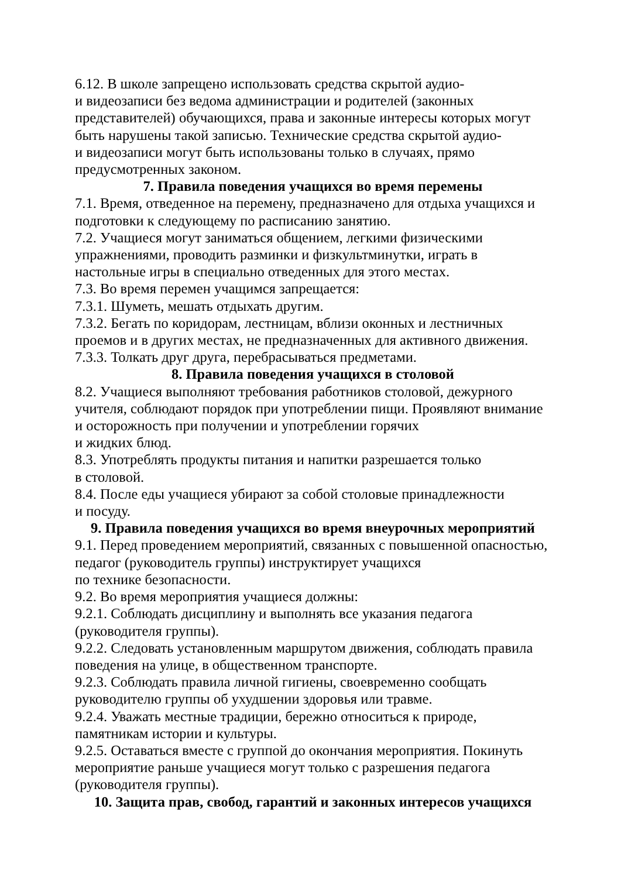6.12. В школе запрещено использовать средства скрытой аудио-
и видеозаписи без ведома администрации и родителей (законных представителей) обучающихся, права и законные интересы которых могут быть нарушены такой записью. Технические средства скрытой аудио-
и видеозаписи могут быть использованы только в случаях, прямо предусмотренных законом.
7. Правила поведения учащихся во время перемены
7.1. Время, отведенное на перемену, предназначено для отдыха учащихся и подготовки к следующему по расписанию занятию.
7.2. Учащиеся могут заниматься общением, легкими физическими упражнениями, проводить разминки и физкультминутки, играть в настольные игры в специально отведенных для этого местах.
7.3. Во время перемен учащимся запрещается:
7.3.1. Шуметь, мешать отдыхать другим.
7.3.2. Бегать по коридорам, лестницам, вблизи оконных и лестничных проемов и в других местах, не предназначенных для активного движения.
7.3.3. Толкать друг друга, перебрасываться предметами.
8. Правила поведения учащихся в столовой
8.2. Учащиеся выполняют требования работников столовой, дежурного учителя, соблюдают порядок при употреблении пищи. Проявляют внимание и осторожность при получении и употреблении горячих
и жидких блюд.
8.3. Употреблять продукты питания и напитки разрешается только
в столовой.
8.4. После еды учащиеся убирают за собой столовые принадлежности
и посуду.
9. Правила поведения учащихся во время внеурочных мероприятий
9.1. Перед проведением мероприятий, связанных с повышенной опасностью, педагог (руководитель группы) инструктирует учащихся
по технике безопасности.
9.2. Во время мероприятия учащиеся должны:
9.2.1. Соблюдать дисциплину и выполнять все указания педагога (руководителя группы).
9.2.2. Следовать установленным маршрутом движения, соблюдать правила поведения на улице, в общественном транспорте.
9.2.3. Соблюдать правила личной гигиены, своевременно сообщать руководителю группы об ухудшении здоровья или травме.
9.2.4. Уважать местные традиции, бережно относиться к природе, памятникам истории и культуры.
9.2.5. Оставаться вместе с группой до окончания мероприятия. Покинуть мероприятие раньше учащиеся могут только с разрешения педагога (руководителя группы).
10. Защита прав, свобод, гарантий и законных интересов учащихся